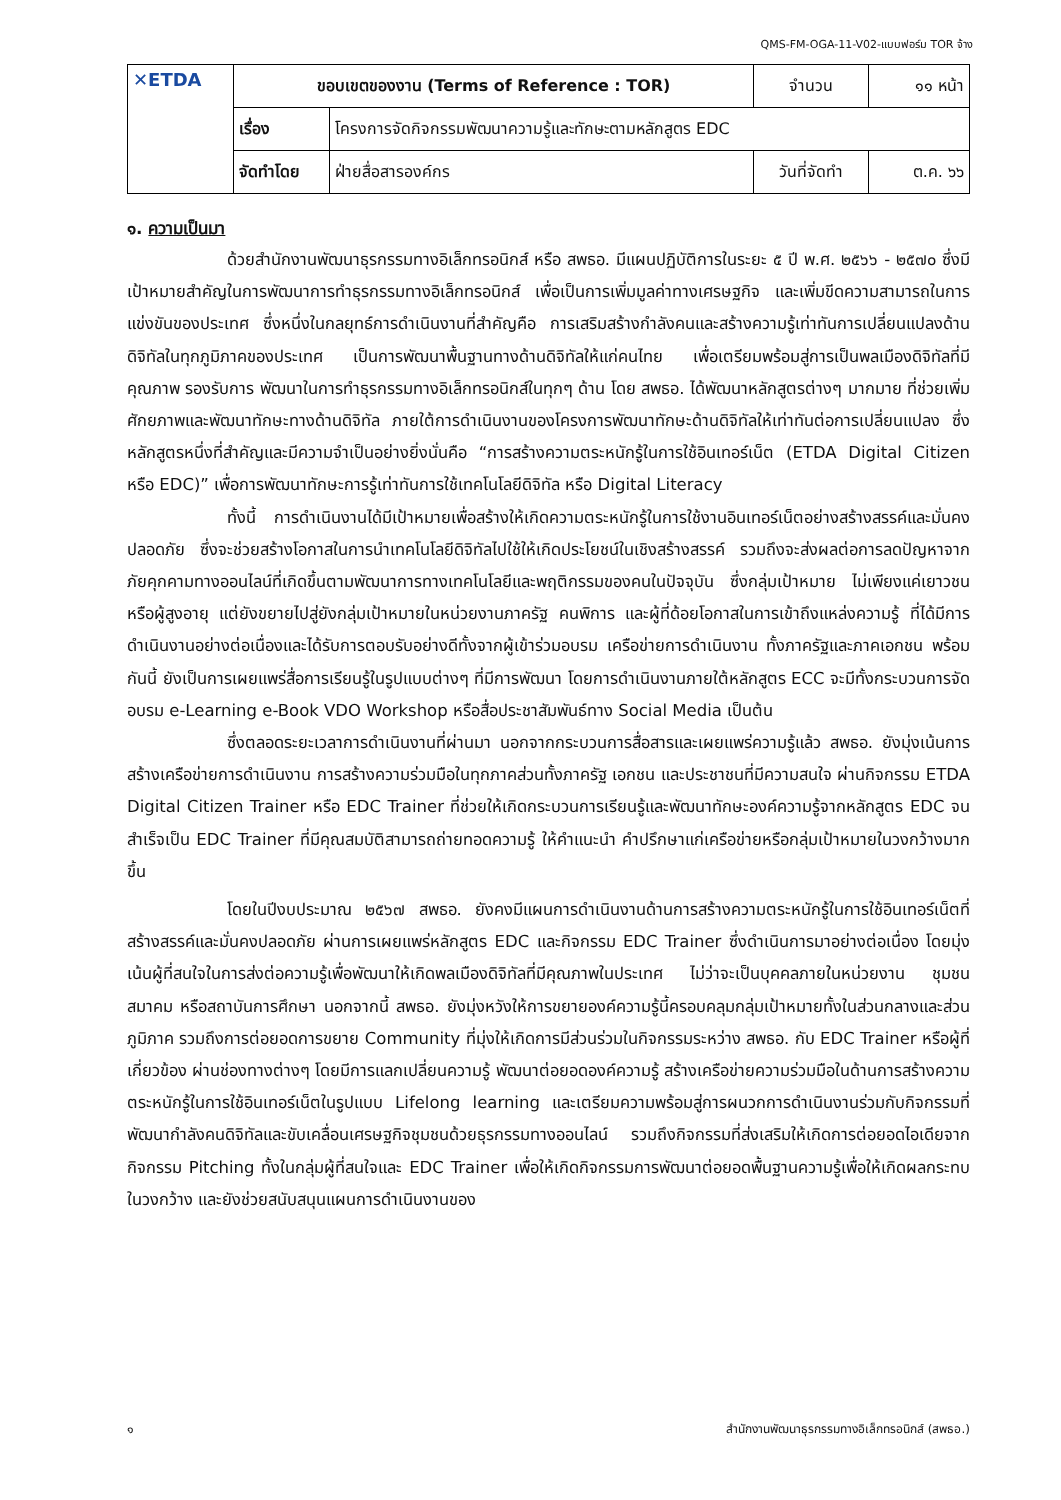QMS-FM-OGA-11-V02-แบบฟอร์ม TOR จ้าง
| ✕ETDA | ขอบเขตของงาน (Terms of Reference : TOR) | | จำนวน | ๑๑ หน้า |
| | เรื่อง | โครงการจัดกิจกรรมพัฒนาความรู้และทักษะตามหลักสูตร EDC | | |
| | จัดทำโดย | ฝ่ายสื่อสารองค์กร | วันที่จัดทำ | ต.ค. ๖๖ |
๑. ความเป็นมา
ด้วยสำนักงานพัฒนาธุรกรรมทางอิเล็กทรอนิกส์ หรือ สพธอ. มีแผนปฏิบัติการในระยะ ๕ ปี พ.ศ. ๒๕๖๖ - ๒๕๗๐ ซึ่งมีเป้าหมายสำคัญในการพัฒนาการทำธุรกรรมทางอิเล็กทรอนิกส์ เพื่อเป็นการเพิ่มมูลค่าทางเศรษฐกิจ และเพิ่มขีดความสามารถในการแข่งขันของประเทศ ซึ่งหนึ่งในกลยุทธ์การดำเนินงานที่สำคัญคือ การเสริมสร้างกำลังคนและสร้างความรู้เท่าทันการเปลี่ยนแปลงด้านดิจิทัลในทุกภูมิภาคของประเทศ เป็นการพัฒนาพื้นฐานทางด้านดิจิทัลให้แก่คนไทย เพื่อเตรียมพร้อมสู่การเป็นพลเมืองดิจิทัลที่มีคุณภาพ รองรับการ พัฒนาในการทำธุรกรรมทางอิเล็กทรอนิกส์ในทุกๆ ด้าน โดย สพธอ. ได้พัฒนาหลักสูตรต่างๆ มากมาย ที่ช่วยเพิ่มศักยภาพและพัฒนาทักษะทางด้านดิจิทัล ภายใต้การดำเนินงานของโครงการพัฒนาทักษะด้านดิจิทัลให้เท่าทันต่อการเปลี่ยนแปลง ซึ่งหลักสูตรหนึ่งที่สำคัญและมีความจำเป็นอย่างยิ่งนั่นคือ “การสร้างความตระหนักรู้ในการใช้อินเทอร์เน็ต (ETDA Digital Citizen หรือ EDC)” เพื่อการพัฒนาทักษะการรู้เท่าทันการใช้เทคโนโลยีดิจิทัล หรือ Digital Literacy
ทั้งนี้ การดำเนินงานได้มีเป้าหมายเพื่อสร้างให้เกิดความตระหนักรู้ในการใช้งานอินเทอร์เน็ตอย่างสร้างสรรค์และมั่นคงปลอดภัย ซึ่งจะช่วยสร้างโอกาสในการนำเทคโนโลยีดิจิทัลไปใช้ให้เกิดประโยชน์ในเชิงสร้างสรรค์ รวมถึงจะส่งผลต่อการลดปัญหาจากภัยคุกคามทางออนไลน์ที่เกิดขึ้นตามพัฒนาการทางเทคโนโลยีและพฤติกรรมของคนในปัจจุบัน ซึ่งกลุ่มเป้าหมาย ไม่เพียงแค่เยาวชน หรือผู้สูงอายุ แต่ยังขยายไปสู่ยังกลุ่มเป้าหมายในหน่วยงานภาครัฐ คนพิการ และผู้ที่ด้อยโอกาสในการเข้าถึงแหล่งความรู้ ที่ได้มีการดำเนินงานอย่างต่อเนื่องและได้รับการตอบรับอย่างดีทั้งจากผู้เข้าร่วมอบรม เครือข่ายการดำเนินงาน ทั้งภาครัฐและภาคเอกชน พร้อมกันนี้ ยังเป็นการเผยแพร่สื่อการเรียนรู้ในรูปแบบต่างๆ ที่มีการพัฒนา โดยการดำเนินงานภายใต้หลักสูตร ECC จะมีทั้งกระบวนการจัดอบรม e-Learning e-Book VDO Workshop หรือสื่อประชาสัมพันธ์ทาง Social Media เป็นต้น
ซึ่งตลอดระยะเวลาการดำเนินงานที่ผ่านมา นอกจากกระบวนการสื่อสารและเผยแพร่ความรู้แล้ว สพธอ. ยังมุ่งเน้นการสร้างเครือข่ายการดำเนินงาน การสร้างความร่วมมือในทุกภาคส่วนทั้งภาครัฐ เอกชน และประชาชนที่มีความสนใจ ผ่านกิจกรรม ETDA Digital Citizen Trainer หรือ EDC Trainer ที่ช่วยให้เกิดกระบวนการเรียนรู้และพัฒนาทักษะองค์ความรู้จากหลักสูตร EDC จนสำเร็จเป็น EDC Trainer ที่มีคุณสมบัติสามารถถ่ายทอดความรู้ ให้คำแนะนำ คำปรึกษาแก่เครือข่ายหรือกลุ่มเป้าหมายในวงกว้างมากขึ้น
โดยในปีงบประมาณ ๒๕๖๗ สพธอ. ยังคงมีแผนการดำเนินงานด้านการสร้างความตระหนักรู้ในการใช้อินเทอร์เน็ตที่สร้างสรรค์และมั่นคงปลอดภัย ผ่านการเผยแพร่หลักสูตร EDC และกิจกรรม EDC Trainer ซึ่งดำเนินการมาอย่างต่อเนื่อง โดยมุ่งเน้นผู้ที่สนใจในการส่งต่อความรู้เพื่อพัฒนาให้เกิดพลเมืองดิจิทัลที่มีคุณภาพในประเทศ ไม่ว่าจะเป็นบุคคลภายในหน่วยงาน ชุมชน สมาคม หรือสถาบันการศึกษา นอกจากนี้ สพธอ. ยังมุ่งหวังให้การขยายองค์ความรู้นี้ครอบคลุมกลุ่มเป้าหมายทั้งในส่วนกลางและส่วนภูมิภาค รวมถึงการต่อยอดการขยาย Community ที่มุ่งให้เกิดการมีส่วนร่วมในกิจกรรมระหว่าง สพธอ. กับ EDC Trainer หรือผู้ที่เกี่ยวข้อง ผ่านช่องทางต่างๆ โดยมีการแลกเปลี่ยนความรู้ พัฒนาต่อยอดองค์ความรู้ สร้างเครือข่ายความร่วมมือในด้านการสร้างความตระหนักรู้ในการใช้อินเทอร์เน็ตในรูปแบบ Lifelong learning และเตรียมความพร้อมสู่การผนวกการดำเนินงานร่วมกับกิจกรรมที่พัฒนากำลังคนดิจิทัลและขับเคลื่อนเศรษฐกิจชุมชนด้วยธุรกรรมทางออนไลน์ รวมถึงกิจกรรมที่ส่งเสริมให้เกิดการต่อยอดไอเดียจากกิจกรรม Pitching ทั้งในกลุ่มผู้ที่สนใจและ EDC Trainer เพื่อให้เกิดกิจกรรมการพัฒนาต่อยอดพื้นฐานความรู้เพื่อให้เกิดผลกระทบในวงกว้าง และยังช่วยสนับสนุนแผนการดำเนินงานของ
๑ สำนักงานพัฒนาธุรกรรมทางอิเล็กทรอนิกส์ (สพธอ.)